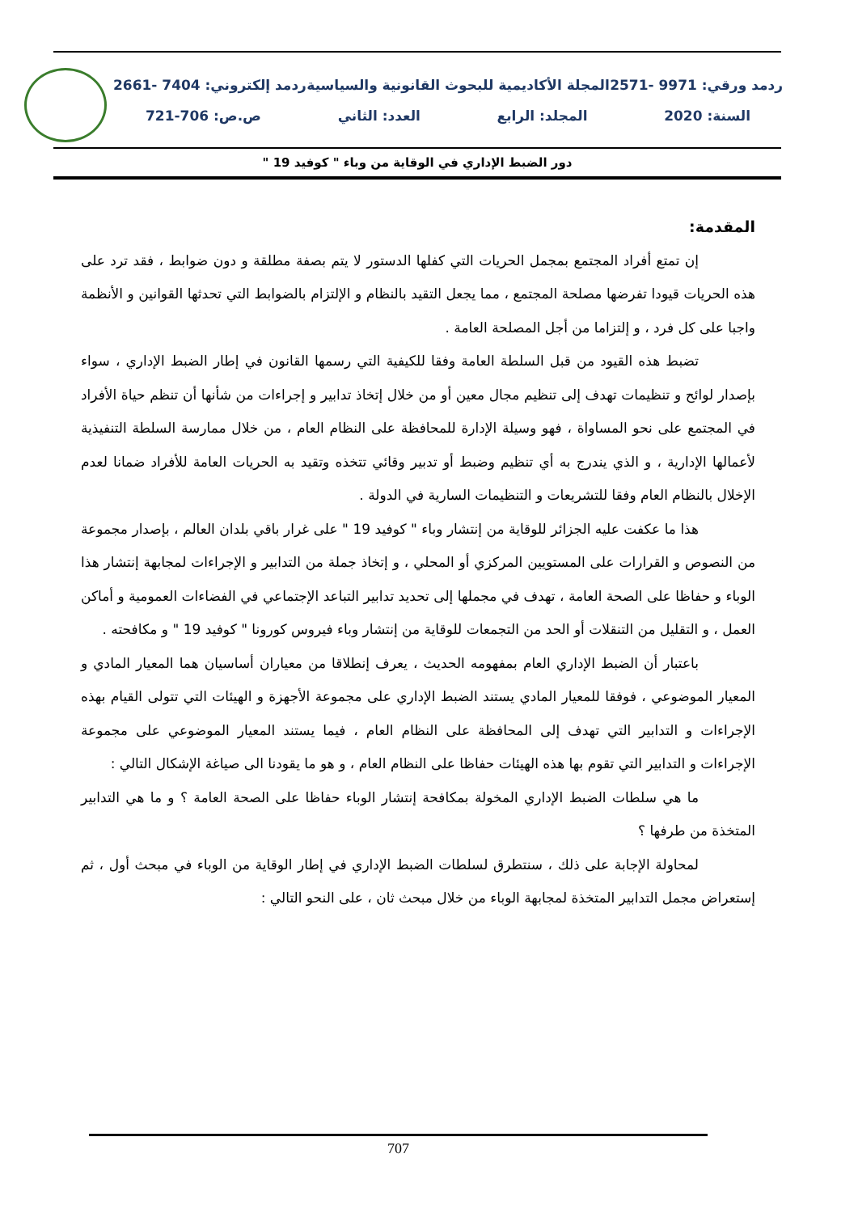ردمد ورقي: 9971 -2571 المجلة الأكاديمية للبحوث القانونية والسياسية ردمد إلكتروني: 7404 -2661
السنة: 2020 المجلد: الرابع العدد: الثاني ص.ص: 706-721
دور الضبط الإداري في الوقاية من وباء " كوفيد 19 "
المقدمة:
إن تمتع أفراد المجتمع بمجمل الحريات التي كفلها الدستور لا يتم بصفة مطلقة و دون ضوابط ، فقد ترد على هذه الحريات قيودا تفرضها مصلحة المجتمع ، مما يجعل التقيد بالنظام و الإلتزام بالضوابط التي تحدثها القوانين و الأنظمة واجبا على كل فرد ، و إلتزاما من أجل المصلحة العامة .
تضبط هذه القيود من قبل السلطة العامة وفقا للكيفية التي رسمها القانون في إطار الضبط الإداري ، سواء بإصدار لوائح و تنظيمات تهدف إلى تنظيم مجال معين أو من خلال إتخاذ تدابير و إجراءات من شأنها أن تنظم حياة الأفراد في المجتمع على نحو المساواة ، فهو وسيلة الإدارة للمحافظة على النظام العام ، من خلال ممارسة السلطة التنفيذية لأعمالها الإدارية ، و الذي يندرج به أي تنظيم وضبط أو تدبير وقائي تتخذه وتقيد به الحريات العامة للأفراد ضمانا لعدم الإخلال بالنظام العام وفقا للتشريعات و التنظيمات السارية في الدولة .
هذا ما عكفت عليه الجزائر للوقاية من إنتشار وباء " كوفيد 19 " على غرار باقي بلدان العالم ، بإصدار مجموعة من النصوص و القرارات على المستويين المركزي أو المحلي ، و إتخاذ جملة من التدابير و الإجراءات لمجابهة إنتشار هذا الوباء و حفاظا على الصحة العامة ، تهدف في مجملها إلى تحديد تدابير التباعد الإجتماعي في الفضاءات العمومية و أماكن العمل ، و التقليل من التنقلات أو الحد من التجمعات للوقاية من إنتشار وباء فيروس كورونا " كوفيد 19 " و مكافحته .
باعتبار أن الضبط الإداري العام بمفهومه الحديث ، يعرف إنطلاقا من معياران أساسيان هما المعيار المادي و المعيار الموضوعي ، فوفقا للمعيار المادي يستند الضبط الإداري على مجموعة الأجهزة و الهيئات التي تتولى القيام بهذه الإجراءات و التدابير التي تهدف إلى المحافظة على النظام العام ، فيما يستند المعيار الموضوعي على مجموعة الإجراءات و التدابير التي تقوم بها هذه الهيئات حفاظا على النظام العام ، و هو ما يقودنا الى صياغة الإشكال التالي :
ما هي سلطات الضبط الإداري المخولة بمكافحة إنتشار الوباء حفاظا على الصحة العامة ؟ و ما هي التدابير المتخذة من طرفها ؟
لمحاولة الإجابة على ذلك ، سنتطرق لسلطات الضبط الإداري في إطار الوقاية من الوباء في مبحث أول ، ثم إستعراض مجمل التدابير المتخذة لمجابهة الوباء من خلال مبحث ثان ، على النحو التالي :
707